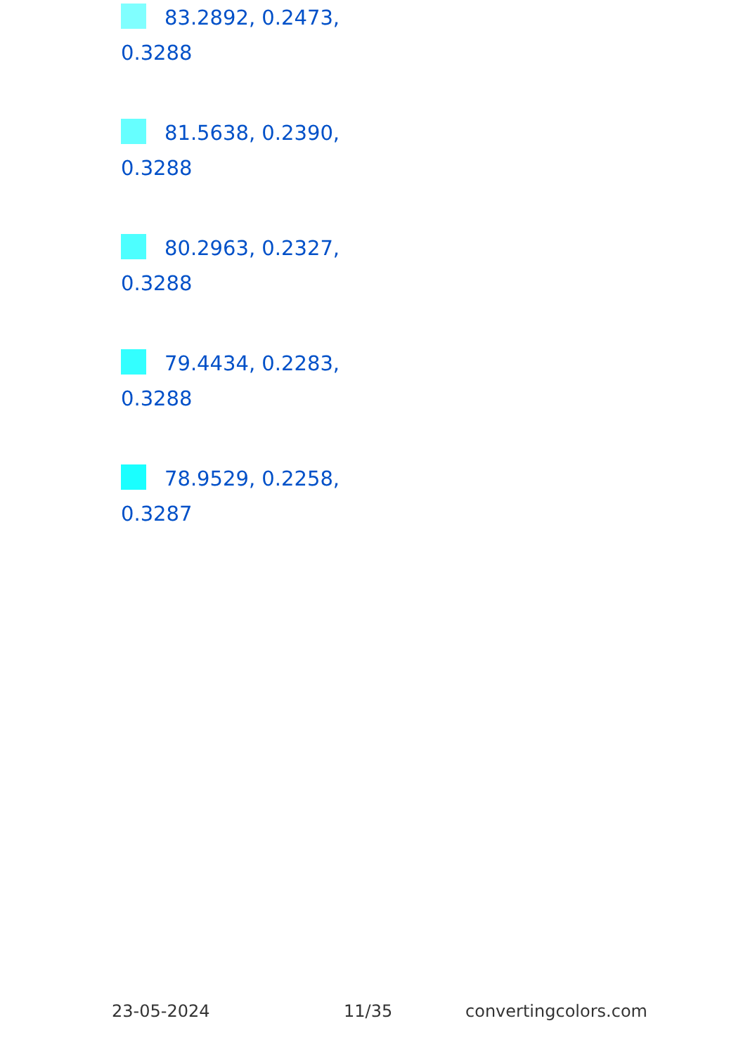83.2892, 0.2473, 0.3288
81.5638, 0.2390, 0.3288
80.2963, 0.2327, 0.3288
79.4434, 0.2283, 0.3288
78.9529, 0.2258, 0.3287
23-05-2024 11/35 convertingcolors.com